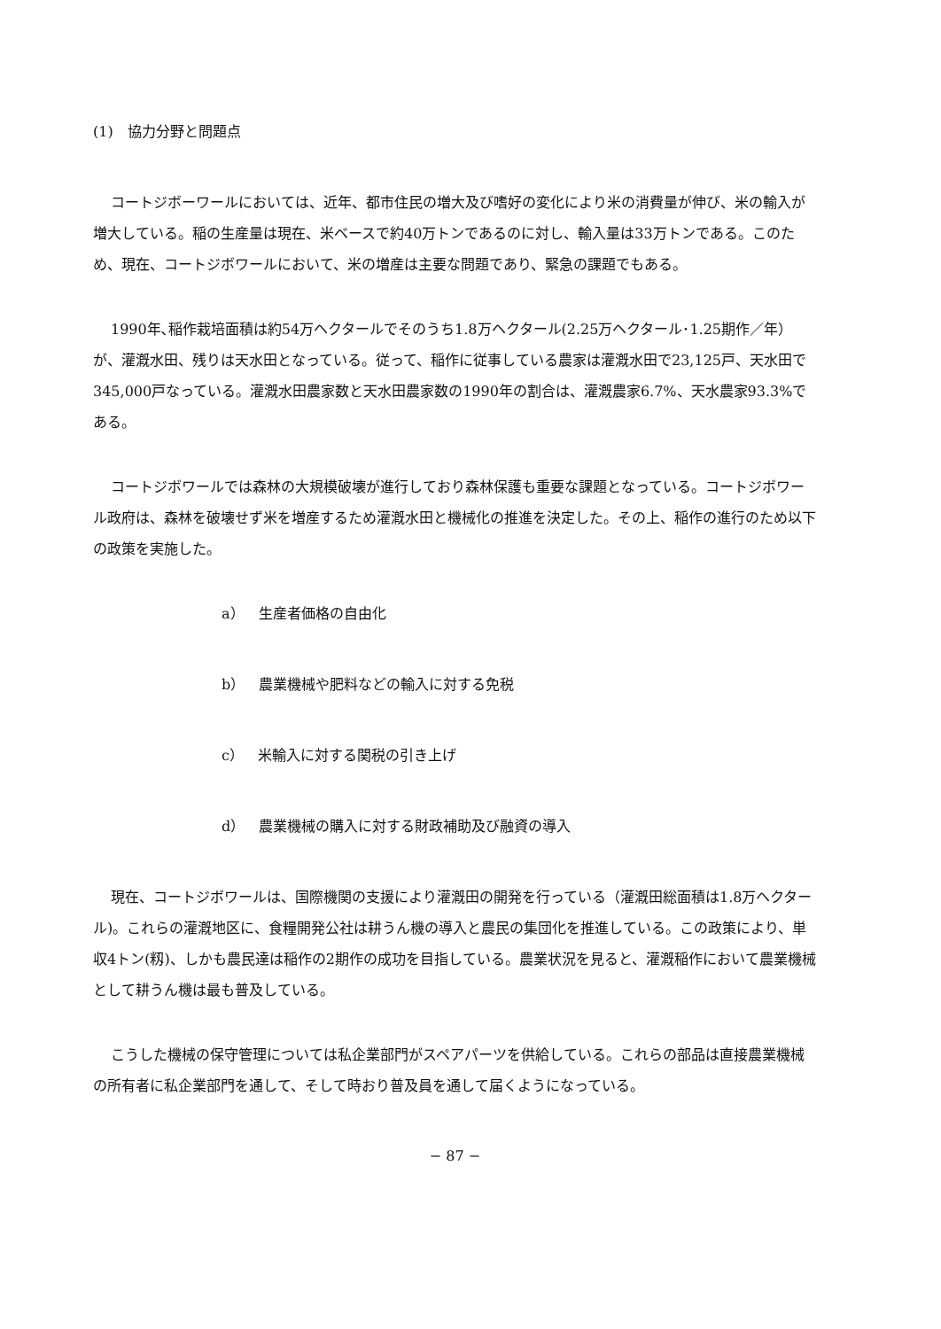(1)　協力分野と問題点
コートジボーワールにおいては、近年、都市住民の増大及び嗜好の変化により米の消費量が伸び、米の輸入が増大している。稲の生産量は現在、米ベースで約40万トンであるのに対し、輸入量は33万トンである。このため、現在、コートジボワールにおいて、米の増産は主要な問題であり、緊急の課題でもある。
1990年､稲作栽培面積は約54万ヘクタールでそのうち1.8万ヘクタール(2.25万ヘクタール･1.25期作／年）が、灌漑水田、残りは天水田となっている。従って、稲作に従事している農家は灌漑水田で23,125戸、天水田で345,000戸なっている。灌漑水田農家数と天水田農家数の1990年の割合は、灌漑農家6.7%、天水農家93.3%である。
コートジボワールでは森林の大規模破壊が進行しており森林保護も重要な課題となっている。コートジボワール政府は、森林を破壊せず米を増産するため灌漑水田と機械化の推進を決定した。その上、稲作の進行のため以下の政策を実施した。
a）　生産者価格の自由化
b）　農業機械や肥料などの輸入に対する免税
c）　米輸入に対する関税の引き上げ
d）　農業機械の購入に対する財政補助及び融資の導入
現在、コートジボワールは、国際機関の支援により灌漑田の開発を行っている（灌漑田総面積は1.8万ヘクタール)。これらの灌漑地区に、食糧開発公社は耕うん機の導入と農民の集団化を推進している。この政策により、単収4トン(籾)、しかも農民達は稲作の2期作の成功を目指している。農業状況を見ると、灌漑稲作において農業機械として耕うん機は最も普及している。
こうした機械の保守管理については私企業部門がスペアパーツを供給している。これらの部品は直接農業機械の所有者に私企業部門を通して、そして時おり普及員を通して届くようになっている。
− 87 −